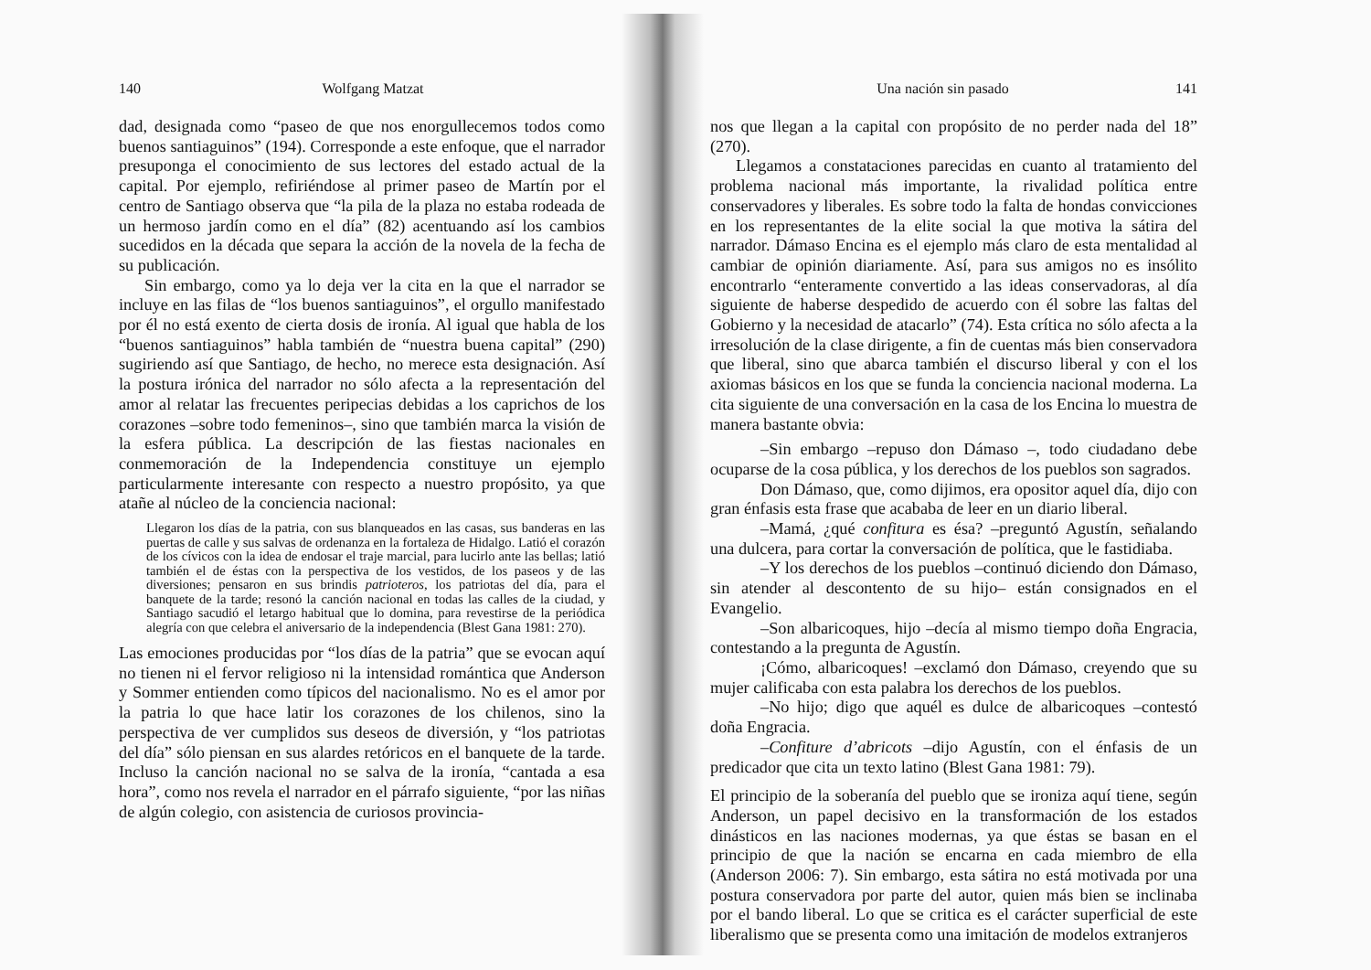140 Wolfgang Matzat
dad, designada como “paseo de que nos enorgullecemos todos como buenos santiaguinos” (194). Corresponde a este enfoque, que el narrador presuponga el conocimiento de sus lectores del estado actual de la capital. Por ejemplo, refiriéndose al primer paseo de Martín por el centro de Santiago observa que “la pila de la plaza no estaba rodeada de un hermoso jardín como en el día” (82) acentuando así los cambios sucedidos en la década que separa la acción de la novela de la fecha de su publicación.
Sin embargo, como ya lo deja ver la cita en la que el narrador se incluye en las filas de “los buenos santiaguinos”, el orgullo manifestado por él no está exento de cierta dosis de ironía. Al igual que habla de los “buenos santiaguinos” habla también de “nuestra buena capital” (290) sugiriendo así que Santiago, de hecho, no merece esta designación. Así la postura irónica del narrador no sólo afecta a la representación del amor al relatar las frecuentes peripecias debidas a los caprichos de los corazones –sobre todo femeninos–, sino que también marca la visión de la esfera pública. La descripción de las fiestas nacionales en conmemoración de la Independencia constituye un ejemplo particularmente interesante con respecto a nuestro propósito, ya que atañe al núcleo de la conciencia nacional:
Llegaron los días de la patria, con sus blanqueados en las casas, sus banderas en las puertas de calle y sus salvas de ordenanza en la fortaleza de Hidalgo. Latió el corazón de los cívicos con la idea de endosar el traje marcial, para lucirlo ante las bellas; latió también el de éstas con la perspectiva de los vestidos, de los paseos y de las diversiones; pensaron en sus brindis patrioteros, los patriotas del día, para el banquete de la tarde; resonó la canción nacional en todas las calles de la ciudad, y Santiago sacudió el letargo habitual que lo domina, para revestirse de la periódica alegría con que celebra el aniversario de la independencia (Blest Gana 1981: 270).
Las emociones producidas por “los días de la patria” que se evocan aquí no tienen ni el fervor religioso ni la intensidad romántica que Anderson y Sommer entienden como típicos del nacionalismo. No es el amor por la patria lo que hace latir los corazones de los chilenos, sino la perspectiva de ver cumplidos sus deseos de diversión, y “los patriotas del día” sólo piensan en sus alardes retóricos en el banquete de la tarde. Incluso la canción nacional no se salva de la ironía, “cantada a esa hora”, como nos revela el narrador en el párrafo siguiente, “por las niñas de algún colegio, con asistencia de curiosos provincia-
Una nación sin pasado 141
nos que llegan a la capital con propósito de no perder nada del 18” (270).
Llegamos a constataciones parecidas en cuanto al tratamiento del problema nacional más importante, la rivalidad política entre conservadores y liberales. Es sobre todo la falta de hondas convicciones en los representantes de la elite social la que motiva la sátira del narrador. Dámaso Encina es el ejemplo más claro de esta mentalidad al cambiar de opinión diariamente. Así, para sus amigos no es insólito encontrarlo “enteramente convertido a las ideas conservadoras, al día siguiente de haberse despedido de acuerdo con él sobre las faltas del Gobierno y la necesidad de atacarlo” (74). Esta crítica no sólo afecta a la irresolución de la clase dirigente, a fin de cuentas más bien conservadora que liberal, sino que abarca también el discurso liberal y con el los axiomas básicos en los que se funda la conciencia nacional moderna. La cita siguiente de una conversación en la casa de los Encina lo muestra de manera bastante obvia:
–Sin embargo –repuso don Dámaso –, todo ciudadano debe ocuparse de la cosa pública, y los derechos de los pueblos son sagrados.
Don Dámaso, que, como dijimos, era opositor aquel día, dijo con gran énfasis esta frase que acababa de leer en un diario liberal.
–Mamá, ¿qué confitura es ésa? –preguntó Agustín, señalando una dulcera, para cortar la conversación de política, que le fastidiaba.
–Y los derechos de los pueblos –continuó diciendo don Dámaso, sin atender al descontento de su hijo– están consignados en el Evangelio.
–Son albaricoques, hijo –decía al mismo tiempo doña Engracia, contestando a la pregunta de Agustín.
¡Cómo, albaricoques! –exclamó don Dámaso, creyendo que su mujer calificaba con esta palabra los derechos de los pueblos.
–No hijo; digo que aquél es dulce de albaricoques –contestó doña Engracia.
–Confiture d’abricots –dijo Agustín, con el énfasis de un predicador que cita un texto latino (Blest Gana 1981: 79).
El principio de la soberanía del pueblo que se ironiza aquí tiene, según Anderson, un papel decisivo en la transformación de los estados dinásticos en las naciones modernas, ya que éstas se basan en el principio de que la nación se encarna en cada miembro de ella (Anderson 2006: 7). Sin embargo, esta sátira no está motivada por una postura conservadora por parte del autor, quien más bien se inclinaba por el bando liberal. Lo que se critica es el carácter superficial de este liberalismo que se presenta como una imitación de modelos extranjeros